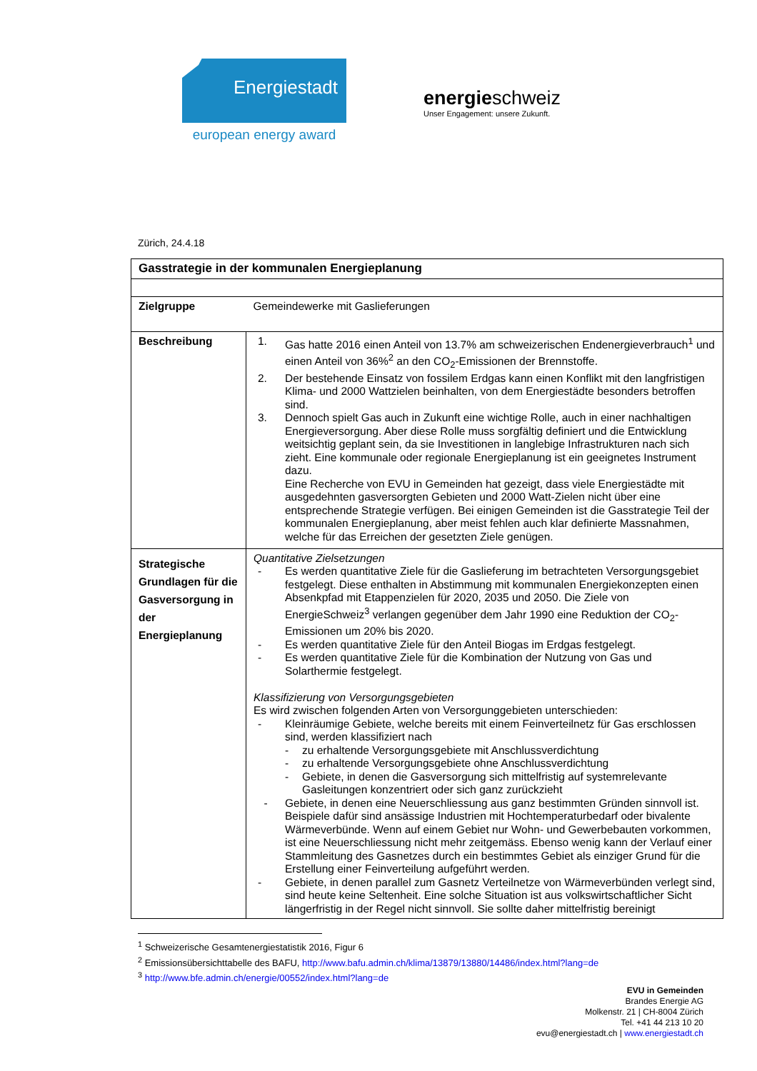Energiestadt
european energy award
energieschweiz
Unser Engagement: unsere Zukunft.
Zürich, 24.4.18
| Gasstrategie in der kommunalen Energieplanung | |
| Zielgruppe | Gemeindewerke mit Gaslieferungen |
| Beschreibung | 1. Gas hatte 2016 einen Anteil von 13.7% am schweizerischen Endenergieverbrauch<sup>1</sup> und einen Anteil von 36%<sup>2</sup> an den CO<sub>2</sub>-Emissionen der Brennstoffe. 2. Der bestehende Einsatz von fossilem Erdgas kann einen Konflikt mit den langfristigen Klima- und 2000 Wattzielen beinhalten, von dem Energiestädte besonders betroffen sind. 3. Dennoch spielt Gas auch in Zukunft eine wichtige Rolle, auch in einer nachhaltigen Energieversorgung. Aber diese Rolle muss sorgfältig definiert und die Entwicklung weitsichtig geplant sein, da sie Investitionen in langlebige Infrastrukturen nach sich zieht. Eine kommunale oder regionale Energieplanung ist ein geeignetes Instrument dazu. Eine Recherche von EVU in Gemeinden hat gezeigt, dass viele Energiestädte mit ausgedehnten gasversorgten Gebieten und 2000 Watt-Zielen nicht über eine entsprechende Strategie verfügen. Bei einigen Gemeinden ist die Gasstrategie Teil der kommunalen Energieplanung, aber meist fehlen auch klar definierte Massnahmen, welche für das Erreichen der gesetzten Ziele genügen. |
| Strategische Grundlagen für die Gasversorgung in der Energieplanung | Quantitative Zielsetzungen - Es werden quantitative Ziele für die Gaslieferung im betrachteten Versorgungsgebiet festgelegt. Diese enthalten in Abstimmung mit kommunalen Energiekonzepten einen Absenkpfad mit Etappenzielen für 2020, 2035 und 2050. Die Ziele von EnergieSchweiz<sup>3</sup> verlangen gegenüber dem Jahr 1990 eine Reduktion der CO<sub>2</sub>-Emissionen um 20% bis 2020. - Es werden quantitative Ziele für den Anteil Biogas im Erdgas festgelegt. - Es werden quantitative Ziele für die Kombination der Nutzung von Gas und Solarthermie festgelegt. Klassifizierung von Versorgungsgebieten Es wird zwischen folgenden Arten von Versorgunggebieten unterschieden: - Kleinräumige Gebiete, welche bereits mit einem Feinverteilnetz für Gas erschlossen sind, werden klassifiziert nach - zu erhaltende Versorgungsgebiete mit Anschlussverdichtung - zu erhaltende Versorgungsgebiete ohne Anschlussverdichtung - Gebiete, in denen die Gasversorgung sich mittelfristig auf systemrelevante Gasleitungen konzentriert oder sich ganz zurückzieht - Gebiete, in denen eine Neuerschliessung aus ganz bestimmten Gründen sinnvoll ist. Beispiele dafür sind ansässige Industrien mit Hochtemperaturbedarf oder bivalente Wärmeverbünde. Wenn auf einem Gebiet nur Wohn- und Gewerbebauten vorkommen, ist eine Neuerschliessung nicht mehr zeitgemäss. Ebenso wenig kann der Verlauf einer Stammleitung des Gasnetzes durch ein bestimmtes Gebiet als einziger Grund für die Erstellung einer Feinverteilung aufgeführt werden. - Gebiete, in denen parallel zum Gasnetz Verteilnetze von Wärmeverbünden verlegt sind, sind heute keine Seltenheit. Eine solche Situation ist aus volkswirtschaftlicher Sicht längerfristig in der Regel nicht sinnvoll. Sie sollte daher mittelfristig bereinigt |
<sup>1</sup> Schweizerische Gesamtenergiestatistik 2016, Figur 6
<sup>2</sup> Emissionsübersichttabelle des BAFU, http://www.bafu.admin.ch/klima/13879/13880/14486/index.html?lang=de
<sup>3</sup> http://www.bfe.admin.ch/energie/00552/index.html?lang=de
EVU in Gemeinden
Brandes Energie AG
Molkenstr. 21 | CH-8004 Zürich
Tel. +41 44 213 10 20
evu@energiestadt.ch | www.energiestadt.ch